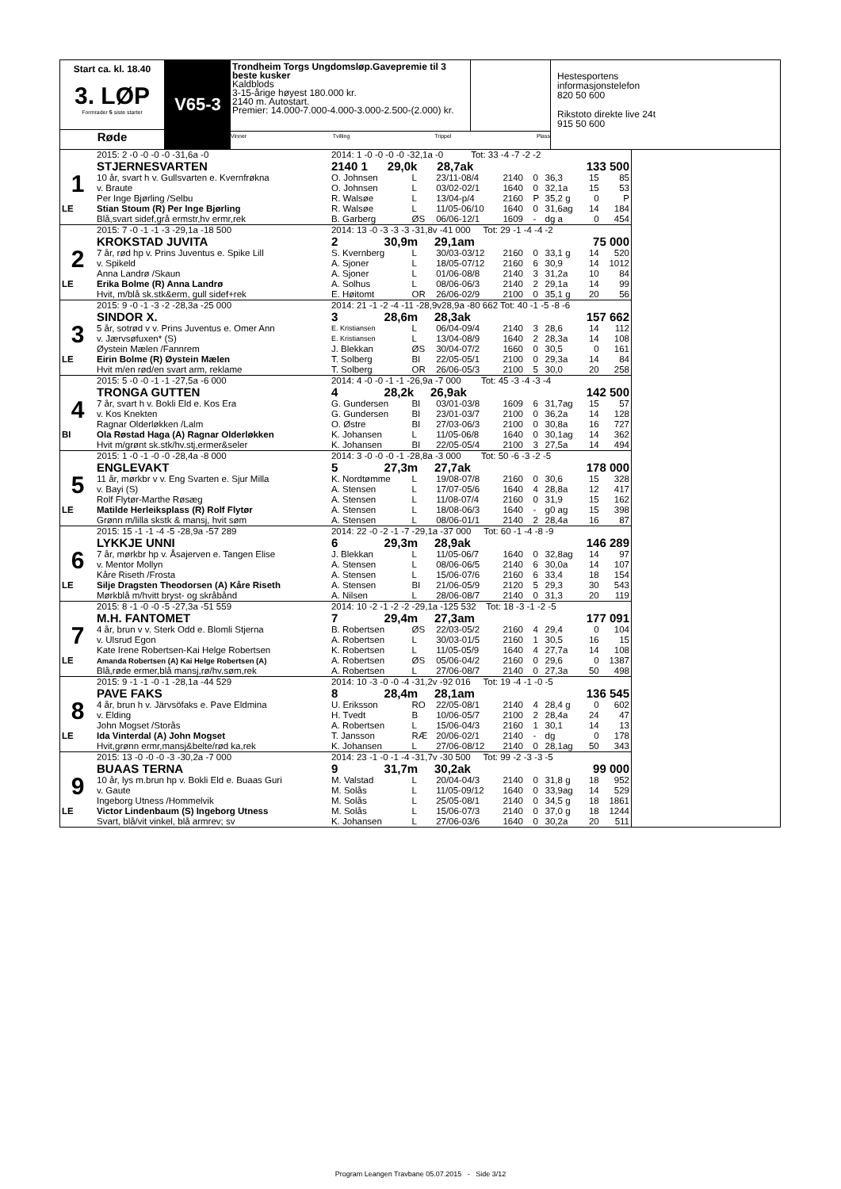Start ca. kl. 18.40
3. LØP
Formrader 5 siste starter
Røde
V65-3
Trondheim Torgs Ungdomsløp.Gavepremie til 3 beste kusker
Kaldblods
3-15-årige høyest 180.000 kr.
2140 m. Autostart.
Premier: 14.000-7.000-4.000-3.000-2.500-(2.000) kr.
Vinner Tvilling Trippel Plass
Hestesportens
informasjonstelefon
820 50 600
Rikstoto direkte live 24t
915 50 600
| | 2015: 2 -0 -0 -0 -0 -31,6a -0 | 2014: 1 -0 -0 -0 -0 -32,1a -0 Tot: 33 -4 -7 -2 -2 | | | | | | | |
| | STJERNESVARTEN | 2140 1 29,0k 28,7ak 133 500 | | | | | | | |
| 1 | 10 år, svart h v. Gullsvarten e. Kvernfrøkna | O. Johnsen | L | 23/11-08/4 | 2140 | 0 | 36,3 | 15 | 85 |
| | v. Braute | O. Johnsen | L | 03/02-02/1 | 1640 | 0 | 32,1a | 15 | 53 |
| | Per Inge Bjørling /Selbu | R. Walsøe | L | 13/04-p/4 | 2160 | P | 35,2 g | 0 | P |
| LE | Stian Stoum (R) Per Inge Bjørling | R. Walsøe | L | 11/05-06/10 | 1640 | 0 | 31,6ag | 14 | 184 |
| | Blå,svart sidef,grå ermstr,hv ermr,rek | B. Garberg | ØS | 06/06-12/1 | 1609 | - | dg a | 0 | 454 |
| | 2015: 7 -0 -1 -1 -3 -29,1a -18 500 | 2014: 13 -0 -3 -3 -3 -31,8v -41 000 Tot: 29 -1 -4 -4 -2 | | | | | | | |
| | KROKSTAD JUVITA | 2 30,9m 29,1am 75 000 | | | | | | | |
| 2 | 7 år, rød hp v. Prins Juventus e. Spike Lill | S. Kvernberg | L | 30/03-03/12 | 2160 | 0 | 33,1 g | 14 | 520 |
| | v. Spikeld | A. Sjoner | L | 18/05-07/12 | 2160 | 6 | 30,9 | 14 | 1012 |
| | Anna Landrø /Skaun | A. Sjoner | L | 01/06-08/8 | 2140 | 3 | 31,2a | 10 | 84 |
| LE | Erika Bolme (R) Anna Landrø | A. Solhus | L | 08/06-06/3 | 2140 | 2 | 29,1a | 14 | 99 |
| | Hvit, m/blå sk.stk&erm, gull sidef+rek | E. Høitomt | OR | 26/06-02/9 | 2100 | 0 | 35,1 g | 20 | 56 |
| | 2015: 9 -0 -1 -3 -2 -28,3a -25 000 | 2014: 21 -1 -2 -4 -11 -28,9v28,9a -80 662 Tot: 40 -1 -5 -8 -6 | | | | | | | |
| | SINDOR X. | 3 28,6m 28,3ak 157 662 | | | | | | | |
| 3 | 5 år, sotrød v v. Prins Juventus e. Omer Ann | E. Kristiansen | L | 06/04-09/4 | 2140 | 3 | 28,6 | 14 | 112 |
| | v. Jærvsøfuxen* (S) | E. Kristiansen | L | 13/04-08/9 | 1640 | 2 | 28,3a | 14 | 108 |
| | Øystein Mælen /Fannrem | J. Blekkan | ØS | 30/04-07/2 | 1660 | 0 | 30,5 | 0 | 161 |
| LE | Eirin Bolme (R) Øystein Mælen | T. Solberg | BI | 22/05-05/1 | 2100 | 0 | 29,3a | 14 | 84 |
| | Hvit m/en rød/en svart arm, reklame | T. Solberg | OR | 26/06-05/3 | 2100 | 5 | 30,0 | 20 | 258 |
| | 2015: 5 -0 -0 -1 -1 -27,5a -6 000 | 2014: 4 -0 -0 -1 -1 -26,9a -7 000 Tot: 45 -3 -4 -3 -4 | | | | | | | |
| | TRONGA GUTTEN | 4 28,2k 26,9ak 142 500 | | | | | | | |
| 4 | 7 år, svart h v. Bokli Eld e. Kos Era | G. Gundersen | BI | 03/01-03/8 | 1609 | 6 | 31,7ag | 15 | 57 |
| | v. Kos Knekten | G. Gundersen | BI | 23/01-03/7 | 2100 | 0 | 36,2a | 14 | 128 |
| | Ragnar Olderløkken /Lalm | O. Østre | BI | 27/03-06/3 | 2100 | 0 | 30,8a | 16 | 727 |
| BI | Ola Røstad Haga (A) Ragnar Olderløkken | K. Johansen | L | 11/05-06/8 | 1640 | 0 | 30,1ag | 14 | 362 |
| | Hvit m/grønt sk.stk/hv.stj,ermer&seler | K. Johansen | BI | 22/05-05/4 | 2100 | 3 | 27,5a | 14 | 494 |
| | 2015: 1 -0 -1 -0 -0 -28,4a -8 000 | 2014: 3 -0 -0 -0 -1 -28,8a -3 000 Tot: 50 -6 -3 -2 -5 | | | | | | | |
| | ENGLEVAKT | 5 27,3m 27,7ak 178 000 | | | | | | | |
| 5 | 11 år, mørkbr v v. Eng Svarten e. Sjur Milla | K. Nordtømme | L | 19/08-07/8 | 2160 | 0 | 30,6 | 15 | 328 |
| | v. Bayi (S) | A. Stensen | L | 17/07-05/6 | 1640 | 4 | 28,8a | 12 | 417 |
| | Rolf Flytør-Marthe Røsæg | A. Stensen | L | 11/08-07/4 | 2160 | 0 | 31,9 | 15 | 162 |
| LE | Matilde Herleiksplass (R) Rolf Flytør | A. Stensen | L | 18/08-06/3 | 1640 | - | g0 ag | 15 | 398 |
| | Grønn m/lilla skstk & mansj, hvit søm | A. Stensen | L | 08/06-01/1 | 2140 | 2 | 28,4a | 16 | 87 |
| | 2015: 15 -1 -1 -4 -5 -28,9a -57 289 | 2014: 22 -0 -2 -1 -7 -29,1a -37 000 Tot: 60 -1 -4 -8 -9 | | | | | | | |
| | LYKKJE UNNI | 6 29,3m 28,9ak 146 289 | | | | | | | |
| 6 | 7 år, mørkbr hp v. Åsajerven e. Tangen Elise | J. Blekkan | L | 11/05-06/7 | 1640 | 0 | 32,8ag | 14 | 97 |
| | v. Mentor Mollyn | A. Stensen | L | 08/06-06/5 | 2140 | 6 | 30,0a | 14 | 107 |
| | Kåre Riseth /Frosta | A. Stensen | L | 15/06-07/6 | 2160 | 6 | 33,4 | 18 | 154 |
| LE | Silje Dragsten Theodorsen (A) Kåre Riseth | A. Stensen | BI | 21/06-05/9 | 2120 | 5 | 29,3 | 30 | 543 |
| | Mørkblå m/hvitt bryst- og skråbånd | A. Nilsen | L | 28/06-08/7 | 2140 | 0 | 31,3 | 20 | 119 |
| | 2015: 8 -1 -0 -0 -5 -27,3a -51 559 | 2014: 10 -2 -1 -2 -2 -29,1a -125 532 Tot: 18 -3 -1 -2 -5 | | | | | | | |
| | M.H. FANTOMET | 7 29,4m 27,3am 177 091 | | | | | | | |
| 7 | 4 år, brun v v. Sterk Odd e. Blomli Stjerna | B. Robertsen | ØS | 22/03-05/2 | 2160 | 4 | 29,4 | 0 | 104 |
| | v. Ulsrud Egon | A. Robertsen | L | 30/03-01/5 | 2160 | 1 | 30,5 | 16 | 15 |
| | Kate Irene Robertsen-Kai Helge Robertsen | K. Robertsen | L | 11/05-05/9 | 1640 | 4 | 27,7a | 14 | 108 |
| LE | Amanda Robertsen (A) Kai Helge Robertsen (A) | A. Robertsen | ØS | 05/06-04/2 | 2160 | 0 | 29,6 | 0 | 1387 |
| | Blå,røde ermer,blå mansj,rø/hv.søm,rek | A. Robertsen | L | 27/06-08/7 | 2140 | 0 | 27,3a | 50 | 498 |
| | 2015: 9 -1 -1 -0 -1 -28,1a -44 529 | 2014: 10 -3 -0 -0 -4 -31,2v -92 016 Tot: 19 -4 -1 -0 -5 | | | | | | | |
| | PAVE FAKS | 8 28,4m 28,1am 136 545 | | | | | | | |
| 8 | 4 år, brun h v. Järvsöfaks e. Pave Eldmina | U. Eriksson | RO | 22/05-08/1 | 2140 | 4 | 28,4 g | 0 | 602 |
| | v. Elding | H. Tvedt | B | 10/06-05/7 | 2100 | 2 | 28,4a | 24 | 47 |
| | John Mogset /Storås | A. Robertsen | L | 15/06-04/3 | 2160 | 1 | 30,1 | 14 | 13 |
| LE | Ida Vinterdal (A) John Mogset | T. Jansson | RÆ | 20/06-02/1 | 2140 | - | dg | 0 | 178 |
| | Hvit,grønn ermr,mansj&belte/rød ka,rek | K. Johansen | L | 27/06-08/12 | 2140 | 0 | 28,1ag | 50 | 343 |
| | 2015: 13 -0 -0 -0 -3 -30,2a -7 000 | 2014: 23 -1 -0 -1 -4 -31,7v -30 500 Tot: 99 -2 -3 -3 -5 | | | | | | | |
| | BUAAS TERNA | 9 31,7m 30,2ak 99 000 | | | | | | | |
| 9 | 10 år, lys m.brun hp v. Bokli Eld e. Buaas Guri | M. Valstad | L | 20/04-04/3 | 2140 | 0 | 31,8 g | 18 | 952 |
| | v. Gaute | M. Solås | L | 11/05-09/12 | 1640 | 0 | 33,9ag | 14 | 529 |
| | Ingeborg Utness /Hommelvik | M. Solås | L | 25/05-08/1 | 2140 | 0 | 34,5 g | 18 | 1861 |
| LE | Victor Lindenbaum (S) Ingeborg Utness | M. Solås | L | 15/06-07/3 | 2140 | 0 | 37,0 g | 18 | 1244 |
| | Svart, blå/vit vinkel, blå armrev; sv | K. Johansen | L | 27/06-03/6 | 1640 | 0 | 30,2a | 20 | 511 |
Program Leangen Travbane 05.07.2015 - Side 3/12